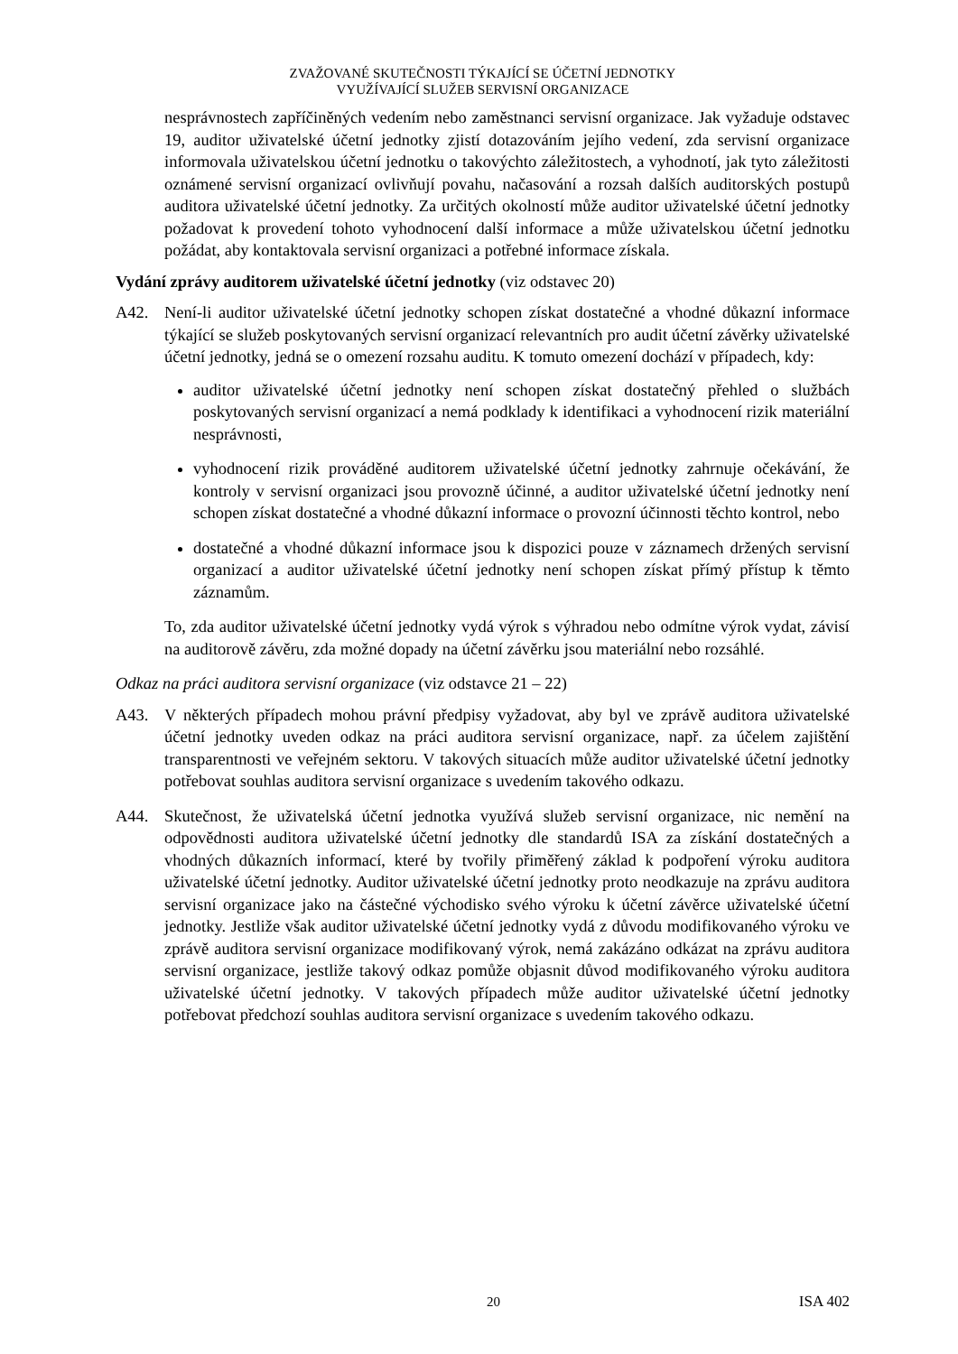ZVAŽOVANÉ SKUTEČNOSTI TÝKAJÍCÍ SE ÚČETNÍ JEDNOTKY
VYUŽÍVAJÍCÍ SLUŽEB SERVISNÍ ORGANIZACE
nesprávnostech zapříčiněných vedením nebo zaměstnanci servisní organizace. Jak vyžaduje odstavec 19, auditor uživatelské účetní jednotky zjistí dotazováním jejího vedení, zda servisní organizace informovala uživatelskou účetní jednotku o takovýchto záležitostech, a vyhodnotí, jak tyto záležitosti oznámené servisní organizací ovlivňují povahu, načasování a rozsah dalších auditorských postupů auditora uživatelské účetní jednotky. Za určitých okolností může auditor uživatelské účetní jednotky požadovat k provedení tohoto vyhodnocení další informace a může uživatelskou účetní jednotku požádat, aby kontaktovala servisní organizaci a potřebné informace získala.
Vydání zprávy auditorem uživatelské účetní jednotky (viz odstavec 20)
A42. Není-li auditor uživatelské účetní jednotky schopen získat dostatečné a vhodné důkazní informace týkající se služeb poskytovaných servisní organizací relevantních pro audit účetní závěrky uživatelské účetní jednotky, jedná se o omezení rozsahu auditu. K tomuto omezení dochází v případech, kdy:
auditor uživatelské účetní jednotky není schopen získat dostatečný přehled o službách poskytovaných servisní organizací a nemá podklady k identifikaci a vyhodnocení rizik materiální nesprávnosti,
vyhodnocení rizik prováděné auditorem uživatelské účetní jednotky zahrnuje očekávání, že kontroly v servisní organizaci jsou provozně účinné, a auditor uživatelské účetní jednotky není schopen získat dostatečné a vhodné důkazní informace o provozní účinnosti těchto kontrol, nebo
dostatečné a vhodné důkazní informace jsou k dispozici pouze v záznamech držených servisní organizací a auditor uživatelské účetní jednotky není schopen získat přímý přístup k těmto záznamům.
To, zda auditor uživatelské účetní jednotky vydá výrok s výhradou nebo odmítne výrok vydat, závisí na auditorově závěru, zda možné dopady na účetní závěrku jsou materiální nebo rozsáhlé.
Odkaz na práci auditora servisní organizace (viz odstavce 21 – 22)
A43. V některých případech mohou právní předpisy vyžadovat, aby byl ve zprávě auditora uživatelské účetní jednotky uveden odkaz na práci auditora servisní organizace, např. za účelem zajištění transparentnosti ve veřejném sektoru. V takových situacích může auditor uživatelské účetní jednotky potřebovat souhlas auditora servisní organizace s uvedením takového odkazu.
A44. Skutečnost, že uživatelská účetní jednotka využívá služeb servisní organizace, nic nemění na odpovědnosti auditora uživatelské účetní jednotky dle standardů ISA za získání dostatečných a vhodných důkazních informací, které by tvořily přiměřený základ k podpoření výroku auditora uživatelské účetní jednotky. Auditor uživatelské účetní jednotky proto neodkazuje na zprávu auditora servisní organizace jako na částečné východisko svého výroku k účetní závěrce uživatelské účetní jednotky. Jestliže však auditor uživatelské účetní jednotky vydá z důvodu modifikovaného výroku ve zprávě auditora servisní organizace modifikovaný výrok, nemá zakázáno odkázat na zprávu auditora servisní organizace, jestliže takový odkaz pomůže objasnit důvod modifikovaného výroku auditora uživatelské účetní jednotky. V takových případech může auditor uživatelské účetní jednotky potřebovat předchozí souhlas auditora servisní organizace s uvedením takového odkazu.
20 ISA 402